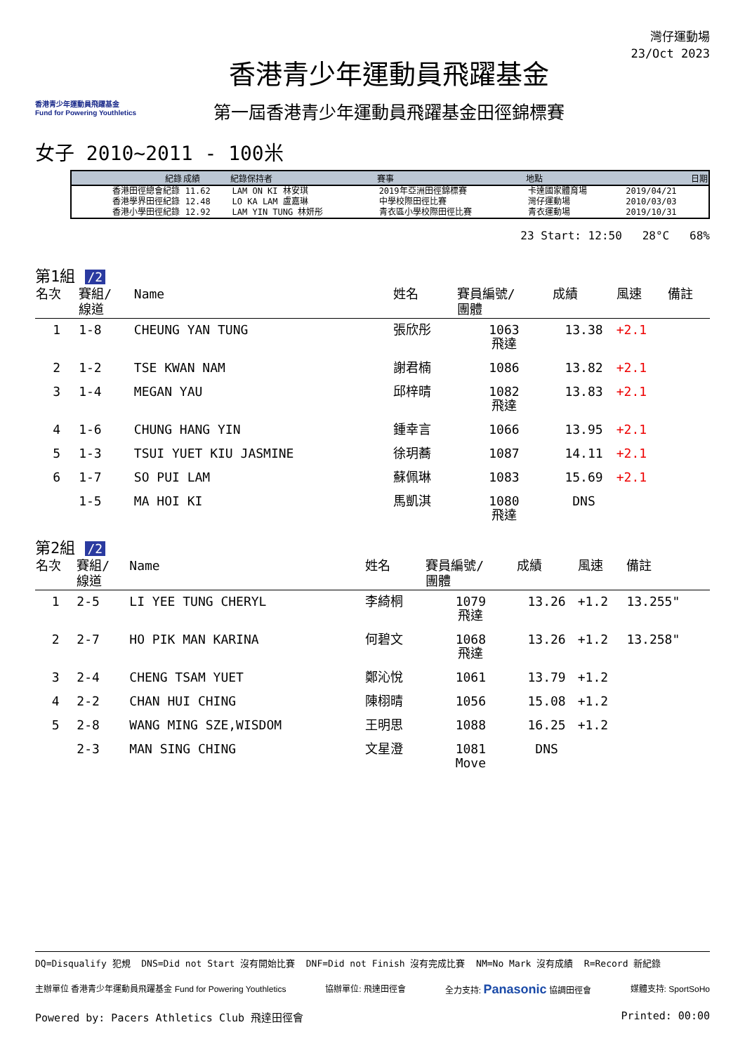香港青少年運動員飛躍基金
Fund for Powering Youthletics
香港青少年運動員飛躍基金
第一屆香港青少年運動員飛躍基金田徑錦標賽
灣仔運動場
23/Oct 2023
女子 2010~2011 - 100米
| 紀錄 | 成績 | 紀錄保持者 | 賽事 | 地點 | 日期 |
| --- | --- | --- | --- | --- | --- |
| 香港田徑總會紀錄 | 11.62 | LAM ON KI 林安琪 | 2019年亞洲田徑錦標賽 | 卡達國家體育場 | 2019/04/21 |
| 香港學界田徑紀錄 | 12.48 | LO KA LAM 盧嘉琳 | 中學校際田徑比賽 | 灣仔運動場 | 2010/03/03 |
| 香港小學田徑紀錄 | 12.92 | LAM YIN TUNG 林妍彤 | 青衣區小學校際田徑比賽 | 青衣運動場 | 2019/10/31 |
23 Start: 12:50 28°C 68%
第1組 /2
| 名次 | 賽組/ 線道 | Name | 姓名 | 賽員編號/ 團體 | 成績 | 風速 | 備註 |
| --- | --- | --- | --- | --- | --- | --- | --- |
| 1 | 1-8 | CHEUNG YAN TUNG | 張欣彤 | 1063 飛達 | 13.38 | +2.1 | |
| 2 | 1-2 | TSE KWAN NAM | 謝君楠 | 1086 | 13.82 | +2.1 | |
| 3 | 1-4 | MEGAN YAU | 邱梓晴 | 1082 飛達 | 13.83 | +2.1 | |
| 4 | 1-6 | CHUNG HANG YIN | 鍾幸言 | 1066 | 13.95 | +2.1 | |
| 5 | 1-3 | TSUI YUET KIU JASMINE | 徐玥蕎 | 1087 | 14.11 | +2.1 | |
| 6 | 1-7 | SO PUI LAM | 蘇佩琳 | 1083 | 15.69 | +2.1 | |
| | 1-5 | MA HOI KI | 馬凱淇 | 1080 飛達 | DNS | | |
第2組 /2
| 名次 | 賽組/ 線道 | Name | 姓名 | 賽員編號/ 團體 | 成績 | 風速 | 備註 |
| --- | --- | --- | --- | --- | --- | --- | --- |
| 1 | 2-5 | LI YEE TUNG CHERYL | 李綺桐 | 1079 飛達 | 13.26 | +1.2 | 13.255" |
| 2 | 2-7 | HO PIK MAN KARINA | 何碧文 | 1068 飛達 | 13.26 | +1.2 | 13.258" |
| 3 | 2-4 | CHENG TSAM YUET | 鄭沁悅 | 1061 | 13.79 | +1.2 | |
| 4 | 2-2 | CHAN HUI CHING | 陳栩晴 | 1056 | 15.08 | +1.2 | |
| 5 | 2-8 | WANG MING SZE,WISDOM | 王明思 | 1088 | 16.25 | +1.2 | |
| | 2-3 | MAN SING CHING | 文星澄 | 1081 Move | DNS | | |
DQ=Disqualify 犯規 DNS=Did not Start 沒有開始比賽 DNF=Did not Finish 沒有完成比賽 NM=No Mark 沒有成績 R=Record 新紀錄
主辦單位 香港青少年運動員飛躍基金 Fund for Powering Youthletics 協辦單位: 飛達田徑會 全力支持: Panasonic 協調田徑會 媒體支持: SportSoHo
Powered by: Pacers Athletics Club 飛達田徑會 Printed: 00:00